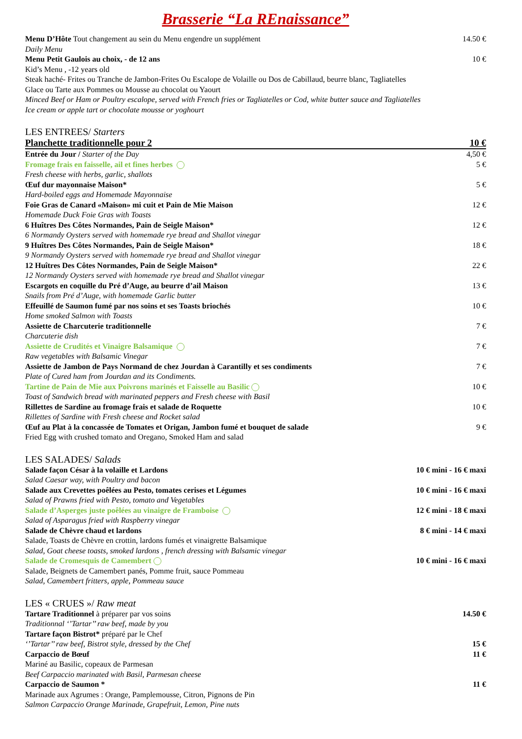Brasserie “La REnaissance”
Menu D’Hôte Tout changement au sein du Menu engendre un supplément 14.50 €
Daily Menu
Menu Petit Gaulois au choix, - de 12 ans 10 €
Kid’s Menu , -12 years old
Steak haché- Frites ou Tranche de Jambon-Frites Ou Escalope de Volaille ou Dos de Cabillaud, beurre blanc, Tagliatelles
Glace ou Tarte aux Pommes ou Mousse au chocolat ou Yaourt
Minced Beef or Ham or Poultry escalope, served with French fries or Tagliatelles or Cod, white butter sauce and Tagliatelles
Ice cream or apple tart or chocolate mousse or yoghourt
LES ENTREES/ Starters
Planchette traditionnelle pour 2 10 €
Entrée du Jour / Starter of the Day 4,50 €
Fromage frais en faisselle, ail et fines herbes 5 €
Fresh cheese with herbs, garlic, shallots
Œuf dur mayonnaise Maison* 5 €
Hard-boiled eggs and Homemade Mayonnaise
Foie Gras de Canard «Maison» mi cuit et Pain de Mie Maison 12 €
Homemade Duck Foie Gras with Toasts
6 Huîtres Des Côtes Normandes, Pain de Seigle Maison* 12 €
6 Normandy Oysters served with homemade rye bread and Shallot vinegar
9 Huîtres Des Côtes Normandes, Pain de Seigle Maison* 18 €
9 Normandy Oysters served with homemade rye bread and Shallot vinegar
12 Huîtres Des Côtes Normandes, Pain de Seigle Maison* 22 €
12 Normandy Oysters served with homemade rye bread and Shallot vinegar
Escargots en coquille du Pré d’Auge, au beurre d’ail Maison 13 €
Snails from Pré d’Auge, with homemade Garlic butter
Effeuillé de Saumon fumé par nos soins et ses Toasts briochés 10 €
Home smoked Salmon with Toasts
Assiette de Charcuterie traditionnelle 7 €
Charcuterie dish
Assiette de Crudités et Vinaigre Balsamique 7 €
Raw vegetables with Balsamic Vinegar
Assiette de Jambon de Pays Normand de chez Jourdan à Carantilly et ses condiments 7 €
Plate of Cured ham from Jourdan and its Condiments.
Tartine de Pain de Mie aux Poivrons marinés et Faisselle au Basilic 10 €
Toast of Sandwich bread with marinated peppers and Fresh cheese with Basil
Rillettes de Sardine au fromage frais et salade de Roquette 10 €
Rillettes of Sardine with Fresh cheese and Rocket salad
Œuf au Plat à la concassée de Tomates et Origan, Jambon fumé et bouquet de salade 9 €
Fried Egg with crushed tomato and Oregano, Smoked Ham and salad
LES SALADES/ Salads
Salade façon César à la volaille et Lardons 10 € mini - 16 € maxi
Salad Caesar way, with Poultry and bacon
Salade aux Crevettes poêlées au Pesto, tomates cerises et Légumes 10 € mini - 16 € maxi
Salad of Prawns fried with Pesto, tomato and Vegetables
Salade d’Asperges juste poêlées au vinaigre de Framboise 12 € mini - 18 € maxi
Salad of Asparagus fried with Raspberry vinegar
Salade de Chèvre chaud et lardons 8 € mini - 14 € maxi
Salade, Toasts de Chèvre en crottin, lardons fumés et vinaigrette Balsamique
Salad, Goat cheese toasts, smoked lardons , french dressing with Balsamic vinegar
Salade de Cromesquis de Camembert 10 € mini - 16 € maxi
Salade, Beignets de Camembert panés, Pomme fruit, sauce Pommeau
Salad, Camembert fritters, apple, Pommeau sauce
LES « CRUES »/ Raw meat
Tartare Traditionnel à préparer par vos soins 14.50 €
Traditionnal ‘’Tartar’’ raw beef, made by you
Tartare façon Bistrot* préparé par le Chef
‘’Tartar’’ raw beef, Bistrot style, dressed by the Chef 15 €
Carpaccio de Bœuf 11 €
Mariné au Basilic, copeaux de Parmesan
Beef Carpaccio marinated with Basil, Parmesan cheese
Carpaccio de Saumon * 11 €
Marinade aux Agrumes : Orange, Pamplemousse, Citron, Pignons de Pin
Salmon Carpaccio Orange Marinade, Grapefruit, Lemon, Pine nuts